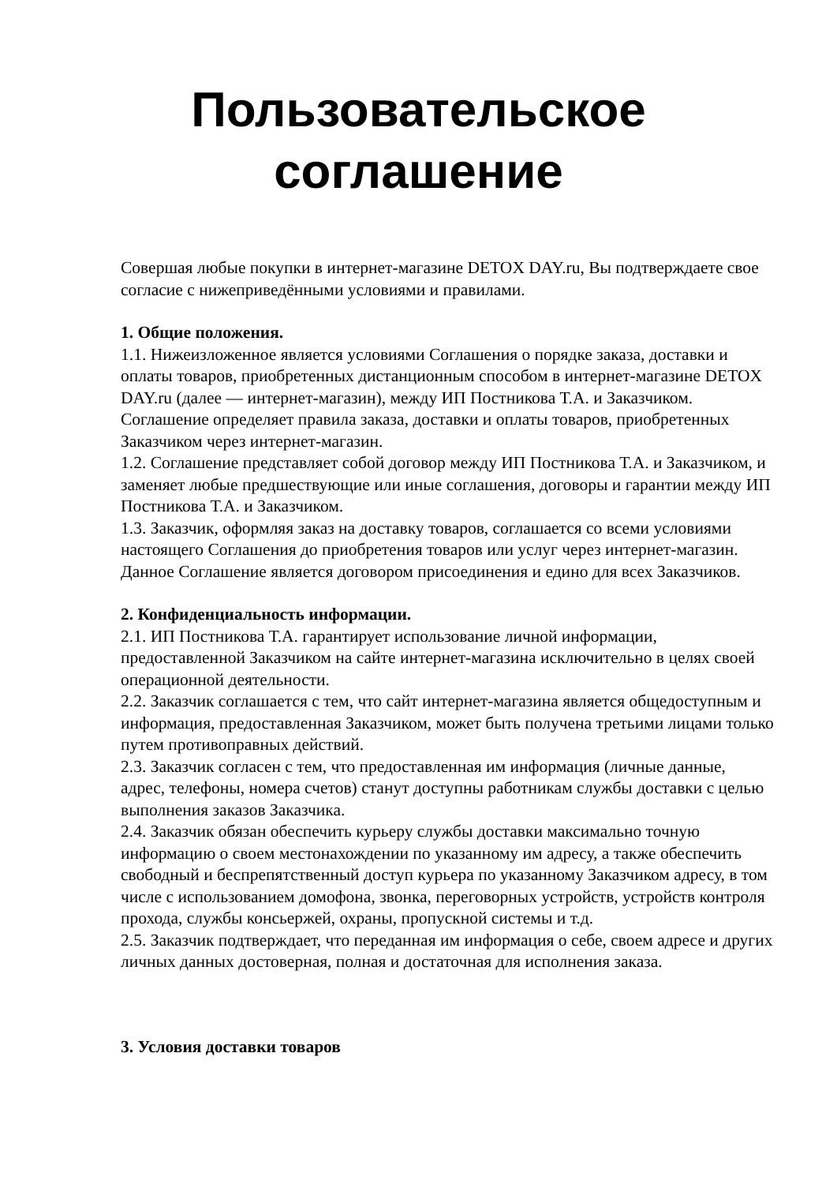Пользовательское
соглашение
Совершая любые покупки в интернет-магазине DETOX DAY.ru, Вы подтверждаете свое согласие с нижеприведёнными условиями и правилами.
1. Общие положения.
1.1. Нижеизложенное является условиями Соглашения о порядке заказа, доставки и оплаты товаров, приобретенных дистанционным способом в интернет-магазине DETOX DAY.ru (далее — интернет-магазин), между ИП Постникова Т.А. и Заказчиком. Соглашение определяет правила заказа, доставки и оплаты товаров, приобретенных Заказчиком через интернет-магазин.
1.2. Соглашение представляет собой договор между ИП Постникова Т.А. и Заказчиком, и заменяет любые предшествующие или иные соглашения, договоры и гарантии между ИП Постникова Т.А. и Заказчиком.
1.3. Заказчик, оформляя заказ на доставку товаров, соглашается со всеми условиями настоящего Соглашения до приобретения товаров или услуг через интернет-магазин. Данное Соглашение является договором присоединения и едино для всех Заказчиков.
2. Конфиденциальность информации.
2.1. ИП Постникова Т.А. гарантирует использование личной информации, предоставленной Заказчиком на сайте интернет-магазина исключительно в целях своей операционной деятельности.
2.2. Заказчик соглашается с тем, что сайт интернет-магазина является общедоступным и информация, предоставленная Заказчиком, может быть получена третьими лицами только путем противоправных действий.
2.3. Заказчик согласен с тем, что предоставленная им информация (личные данные, адрес, телефоны, номера счетов) станут доступны работникам службы доставки с целью выполнения заказов Заказчика.
2.4. Заказчик обязан обеспечить курьеру службы доставки максимально точную информацию о своем местонахождении по указанному им адресу, а также обеспечить свободный и беспрепятственный доступ курьера по указанному Заказчиком адресу, в том числе с использованием домофона, звонка, переговорных устройств, устройств контроля прохода, службы консьержей, охраны, пропускной системы и т.д.
2.5. Заказчик подтверждает, что переданная им информация о себе, своем адресе и других личных данных достоверная, полная и достаточная для исполнения заказа.
3. Условия доставки товаров